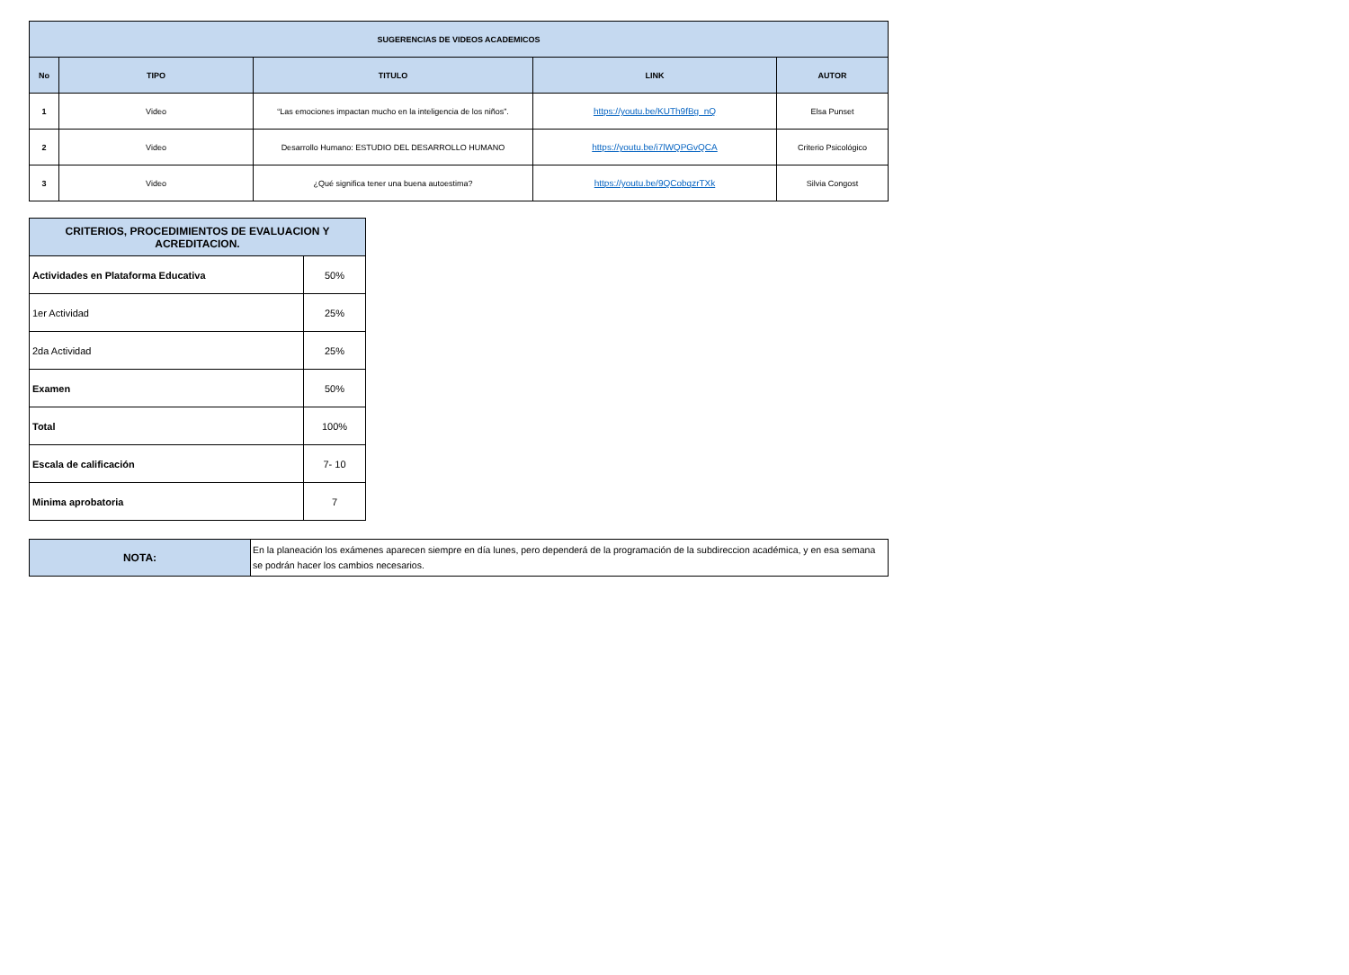| SUGERENCIAS DE VIDEOS ACADEMICOS | | | | |
| --- | --- | --- | --- | --- |
| No | TIPO | TITULO | LINK | AUTOR |
| 1 | Video | “Las emociones impactan mucho en la inteligencia de los niños”. | https://youtu.be/KUTh9fBg_nQ | Elsa Punset |
| 2 | Video | Desarrollo Humano: ESTUDIO DEL DESARROLLO HUMANO | https://youtu.be/i7lWQPGvQCA | Criterio Psicológico |
| 3 | Video | ¿Qué significa tener una buena autoestima? | https://youtu.be/9QCobqzrTXk | Silvia Congost |
| CRITERIOS, PROCEDIMIENTOS DE EVALUACION Y ACREDITACION. | |
| Actividades en Plataforma Educativa | 50% |
| 1er Actividad | 25% |
| 2da Actividad | 25% |
| Examen | 50% |
| Total | 100% |
| Escala de calificación | 7- 10 |
| Minima aprobatoria | 7 |
| NOTA: | En la planeación los exámenes aparecen siempre en día lunes, pero dependerá de la programación de la subdireccion académica, y en esa semana se podrán hacer los cambios necesarios. |